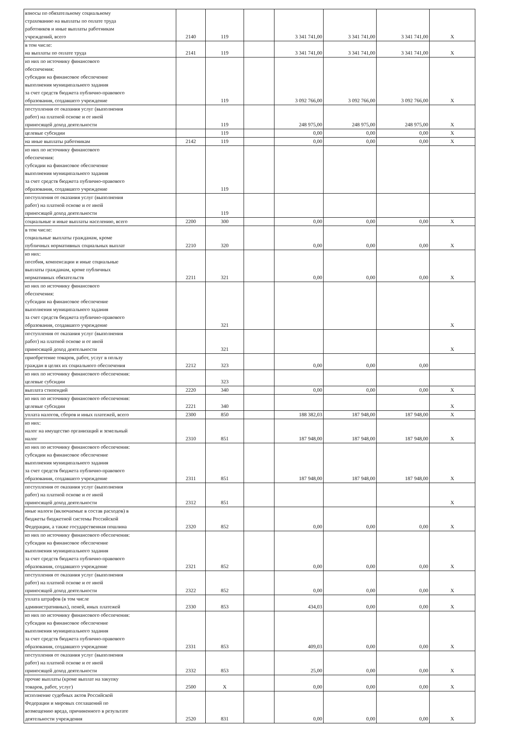| взносы по обязательному социальному страхованию на выплаты по оплате труда работников и иные выплаты работникам учреждений, всего | 2140 | 119 | | 3 341 741,00 | 3 341 741,00 | 3 341 741,00 | X |
| в том числе: на выплаты по оплате труда | 2141 | 119 | | 3 341 741,00 | 3 341 741,00 | 3 341 741,00 | X |
| из них по источнику финансового обеспечения: субсидии на финансовое обеспечение выполнения муниципального задания за счет средств бюджета публично-правового образования, создавшего учреждение | | 119 | | 3 092 766,00 | 3 092 766,00 | 3 092 766,00 | X |
| поступления от оказания услуг (выполнения работ) на платной основе и от иной приносящей доход деятельности | | 119 | | 248 975,00 | 248 975,00 | 248 975,00 | X |
| целевые субсидии | | 119 | | 0,00 | 0,00 | 0,00 | X |
| на иные выплаты работникам | 2142 | 119 | | 0,00 | 0,00 | 0,00 | X |
| из них по источнику финансового обеспечения: субсидии на финансовое обеспечение выполнения муниципального задания за счет средств бюджета публично-правового образования, создавшего учреждение | | 119 | | | | | |
| поступления от оказания услуг (выполнения работ) на платной основе и от иной приносящей доход деятельности | | 119 | | | | | |
| социальные и иные выплаты населению, всего | 2200 | 300 | | 0,00 | 0,00 | 0,00 | X |
| в том числе: социальные выплаты гражданам, кроме публичных нормативных социальных выплат | 2210 | 320 | | 0,00 | 0,00 | 0,00 | X |
| из них: пособия, компенсации и иные социальные выплаты гражданам, кроме публичных нормативных обязательств | 2211 | 321 | | 0,00 | 0,00 | 0,00 | X |
| из них по источнику финансового обеспечения: субсидии на финансовое обеспечение выполнения муниципального задания за счет средств бюджета публично-правового образования, создавшего учреждение | | 321 | | | | | X |
| поступления от оказания услуг (выполнения работ) на платной основе и от иной приносящей доход деятельности | | 321 | | | | | X |
| приобретение товаров, работ, услуг в пользу граждан в целях их социального обеспечения | 2212 | 323 | | 0,00 | 0,00 | 0,00 | |
| из них по источнику финансового обеспечения: целевые субсидии | | 323 | | | | | |
| выплата стипендий | 2220 | 340 | | 0,00 | 0,00 | 0,00 | X |
| из них по источнику финансового обеспечения: целевые субсидии | 2221 | 340 | | | | | X |
| уплата налогов, сборов и иных платежей, всего | 2300 | 850 | | 188 382,03 | 187 948,00 | 187 948,00 | X |
| из них: налог на имущество организаций и земельный налог | 2310 | 851 | | 187 948,00 | 187 948,00 | 187 948,00 | X |
| из них по источнику финансового обеспечения: субсидии на финансовое обеспечение выполнения муниципального задания за счет средств бюджета публично-правового образования, создавшего учреждение | 2311 | 851 | | 187 948,00 | 187 948,00 | 187 948,00 | X |
| поступления от оказания услуг (выполнения работ) на платной основе и от иной приносящей доход деятельности | 2312 | 851 | | | | | X |
| иные налоги (включаемые в состав расходов) в бюджеты бюджетной системы Российской Федерации, а также государственная пошлина | 2320 | 852 | | 0,00 | 0,00 | 0,00 | X |
| из них по источнику финансового обеспечения: субсидии на финансовое обеспечение выполнения муниципального задания за счет средств бюджета публично-правового образования, создавшего учреждение | 2321 | 852 | | 0,00 | 0,00 | 0,00 | X |
| поступления от оказания услуг (выполнения работ) на платной основе и от иной приносящей доход деятельности | 2322 | 852 | | 0,00 | 0,00 | 0,00 | X |
| уплата штрафов (в том числе административных), пеней, иных платежей | 2330 | 853 | | 434,03 | 0,00 | 0,00 | X |
| из них по источнику финансового обеспечения: субсидии на финансовое обеспечение выполнения муниципального задания за счет средств бюджета публично-правового образования, создавшего учреждение | 2331 | 853 | | 409,03 | 0,00 | 0,00 | X |
| поступления от оказания услуг (выполнения работ) на платной основе и от иной приносящей доход деятельности | 2332 | 853 | | 25,00 | 0,00 | 0,00 | X |
| прочие выплаты (кроме выплат на закупку товаров, работ, услуг) | 2500 | X | | 0,00 | 0,00 | 0,00 | X |
| исполнение судебных актов Российской Федерации и мировых соглашений по возмещению вреда, причиненного в результате деятельности учреждения | 2520 | 831 | | 0,00 | 0,00 | 0,00 | X |